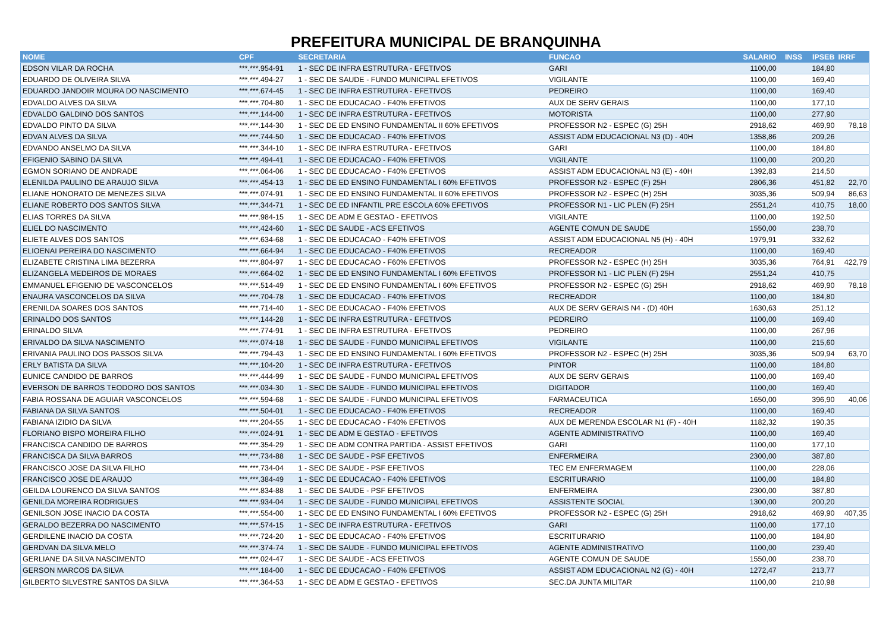PREFEITURA MUNICIPAL DE BRANQUINHA
| NOME | CPF | SECRETARIA | FUNCAO | SALARIO | INSS | IPSEB | IRRF |
| --- | --- | --- | --- | --- | --- | --- | --- |
| EDSON VILAR DA ROCHA | ***.***.954-91 | 1 - SEC DE INFRA ESTRUTURA - EFETIVOS | GARI | 1100,00 | | 184,80 | |
| EDUARDO DE OLIVEIRA SILVA | ***.***.494-27 | 1 - SEC DE SAUDE - FUNDO MUNICIPAL EFETIVOS | VIGILANTE | 1100,00 | | 169,40 | |
| EDUARDO JANDOIR MOURA DO NASCIMENTO | ***.***.674-45 | 1 - SEC DE INFRA ESTRUTURA - EFETIVOS | PEDREIRO | 1100,00 | | 169,40 | |
| EDVALDO ALVES DA SILVA | ***.***.704-80 | 1 - SEC DE EDUCACAO - F40% EFETIVOS | AUX DE SERV GERAIS | 1100,00 | | 177,10 | |
| EDVALDO GALDINO DOS SANTOS | ***.***.144-00 | 1 - SEC DE INFRA ESTRUTURA - EFETIVOS | MOTORISTA | 1100,00 | | 277,90 | |
| EDVALDO PINTO DA SILVA | ***.***.144-30 | 1 - SEC DE ED ENSINO FUNDAMENTAL II 60% EFETIVOS | PROFESSOR N2 - ESPEC (G) 25H | 2918,62 | | 469,90 | 78,18 |
| EDVAN ALVES DA SILVA | ***.***.744-50 | 1 - SEC DE EDUCACAO - F40% EFETIVOS | ASSIST ADM EDUCACIONAL N3 (D) - 40H | 1358,86 | | 209,26 | |
| EDVANDO ANSELMO DA SILVA | ***.***.344-10 | 1 - SEC DE INFRA ESTRUTURA - EFETIVOS | GARI | 1100,00 | | 184,80 | |
| EFIGENIO SABINO DA SILVA | ***.***.494-41 | 1 - SEC DE EDUCACAO - F40% EFETIVOS | VIGILANTE | 1100,00 | | 200,20 | |
| EGMON SORIANO DE ANDRADE | ***.***.064-06 | 1 - SEC DE EDUCACAO - F40% EFETIVOS | ASSIST ADM EDUCACIONAL N3 (E) - 40H | 1392,83 | | 214,50 | |
| ELENILDA PAULINO DE ARAUJO SILVA | ***.***.454-13 | 1 - SEC DE ED ENSINO FUNDAMENTAL I 60% EFETIVOS | PROFESSOR N2 - ESPEC (F) 25H | 2806,36 | | 451,82 | 22,70 |
| ELIANE HONORATO DE MENEZES SILVA | ***.***.074-91 | 1 - SEC DE ED ENSINO FUNDAMENTAL II 60% EFETIVOS | PROFESSOR N2 - ESPEC (H) 25H | 3035,36 | | 509,94 | 86,63 |
| ELIANE ROBERTO DOS SANTOS SILVA | ***.***.344-71 | 1 - SEC DE ED INFANTIL PRE ESCOLA 60% EFETIVOS | PROFESSOR N1 - LIC PLEN (F) 25H | 2551,24 | | 410,75 | 18,00 |
| ELIAS TORRES DA SILVA | ***.***.984-15 | 1 - SEC DE ADM E GESTAO - EFETIVOS | VIGILANTE | 1100,00 | | 192,50 | |
| ELIEL DO NASCIMENTO | ***.***.424-60 | 1 - SEC DE SAUDE - ACS EFETIVOS | AGENTE COMUN DE SAUDE | 1550,00 | | 238,70 | |
| ELIETE ALVES DOS SANTOS | ***.***.634-68 | 1 - SEC DE EDUCACAO - F40% EFETIVOS | ASSIST ADM EDUCACIONAL N5 (H) - 40H | 1979,91 | | 332,62 | |
| ELIOENAI PEREIRA DO NASCIMENTO | ***.***.664-94 | 1 - SEC DE EDUCACAO - F40% EFETIVOS | RECREADOR | 1100,00 | | 169,40 | |
| ELIZABETE CRISTINA LIMA BEZERRA | ***.***.804-97 | 1 - SEC DE EDUCACAO - F60% EFETIVOS | PROFESSOR N2 - ESPEC (H) 25H | 3035,36 | | 764,91 | 422,79 |
| ELIZANGELA MEDEIROS DE MORAES | ***.***.664-02 | 1 - SEC DE ED ENSINO FUNDAMENTAL I 60% EFETIVOS | PROFESSOR N1 - LIC PLEN (F) 25H | 2551,24 | | 410,75 | |
| EMMANUEL EFIGENIO DE VASCONCELOS | ***.***.514-49 | 1 - SEC DE ED ENSINO FUNDAMENTAL I 60% EFETIVOS | PROFESSOR N2 - ESPEC (G) 25H | 2918,62 | | 469,90 | 78,18 |
| ENAURA VASCONCELOS DA SILVA | ***.***.704-78 | 1 - SEC DE EDUCACAO - F40% EFETIVOS | RECREADOR | 1100,00 | | 184,80 | |
| ERENILDA SOARES DOS SANTOS | ***.***.714-40 | 1 - SEC DE EDUCACAO - F40% EFETIVOS | AUX DE SERV GERAIS N4 - (D) 40H | 1630,63 | | 251,12 | |
| ERINALDO DOS SANTOS | ***.***.144-28 | 1 - SEC DE INFRA ESTRUTURA - EFETIVOS | PEDREIRO | 1100,00 | | 169,40 | |
| ERINALDO SILVA | ***.***.774-91 | 1 - SEC DE INFRA ESTRUTURA - EFETIVOS | PEDREIRO | 1100,00 | | 267,96 | |
| ERIVALDO DA SILVA NASCIMENTO | ***.***.074-18 | 1 - SEC DE SAUDE - FUNDO MUNICIPAL EFETIVOS | VIGILANTE | 1100,00 | | 215,60 | |
| ERIVANIA PAULINO DOS PASSOS SILVA | ***.***.794-43 | 1 - SEC DE ED ENSINO FUNDAMENTAL I 60% EFETIVOS | PROFESSOR N2 - ESPEC (H) 25H | 3035,36 | | 509,94 | 63,70 |
| ERLY BATISTA DA SILVA | ***.***.104-20 | 1 - SEC DE INFRA ESTRUTURA - EFETIVOS | PINTOR | 1100,00 | | 184,80 | |
| EUNICE CANDIDO DE BARROS | ***.***.444-99 | 1 - SEC DE SAUDE - FUNDO MUNICIPAL EFETIVOS | AUX DE SERV GERAIS | 1100,00 | | 169,40 | |
| EVERSON DE BARROS TEODORO DOS SANTOS | ***.***.034-30 | 1 - SEC DE SAUDE - FUNDO MUNICIPAL EFETIVOS | DIGITADOR | 1100,00 | | 169,40 | |
| FABIA ROSSANA DE AGUIAR VASCONCELOS | ***.***.594-68 | 1 - SEC DE SAUDE - FUNDO MUNICIPAL EFETIVOS | FARMACEUTICA | 1650,00 | | 396,90 | 40,06 |
| FABIANA DA SILVA SANTOS | ***.***.504-01 | 1 - SEC DE EDUCACAO - F40% EFETIVOS | RECREADOR | 1100,00 | | 169,40 | |
| FABIANA IZIDIO DA SILVA | ***.***.204-55 | 1 - SEC DE EDUCACAO - F40% EFETIVOS | AUX DE MERENDA ESCOLAR N1 (F) - 40H | 1182,32 | | 190,35 | |
| FLORIANO BISPO MOREIRA FILHO | ***.***.024-91 | 1 - SEC DE ADM E GESTAO - EFETIVOS | AGENTE ADMINISTRATIVO | 1100,00 | | 169,40 | |
| FRANCISCA CANDIDO DE BARROS | ***.***.354-29 | 1 - SEC DE ADM CONTRA PARTIDA - ASSIST EFETIVOS | GARI | 1100,00 | | 177,10 | |
| FRANCISCA DA SILVA BARROS | ***.***.734-88 | 1 - SEC DE SAUDE - PSF EFETIVOS | ENFERMEIRA | 2300,00 | | 387,80 | |
| FRANCISCO JOSE DA SILVA FILHO | ***.***.734-04 | 1 - SEC DE SAUDE - PSF EFETIVOS | TEC EM ENFERMAGEM | 1100,00 | | 228,06 | |
| FRANCISCO JOSE DE ARAUJO | ***.***.384-49 | 1 - SEC DE EDUCACAO - F40% EFETIVOS | ESCRITURARIO | 1100,00 | | 184,80 | |
| GEILDA LOURENCO DA SILVA SANTOS | ***.***.834-88 | 1 - SEC DE SAUDE - PSF EFETIVOS | ENFERMEIRA | 2300,00 | | 387,80 | |
| GENILDA MOREIRA RODRIGUES | ***.***.934-04 | 1 - SEC DE SAUDE - FUNDO MUNICIPAL EFETIVOS | ASSISTENTE SOCIAL | 1300,00 | | 200,20 | |
| GENILSON JOSE INACIO DA COSTA | ***.***.554-00 | 1 - SEC DE ED ENSINO FUNDAMENTAL I 60% EFETIVOS | PROFESSOR N2 - ESPEC (G) 25H | 2918,62 | | 469,90 | 407,35 |
| GERALDO BEZERRA DO NASCIMENTO | ***.***.574-15 | 1 - SEC DE INFRA ESTRUTURA - EFETIVOS | GARI | 1100,00 | | 177,10 | |
| GERDILENE INACIO DA COSTA | ***.***.724-20 | 1 - SEC DE EDUCACAO - F40% EFETIVOS | ESCRITURARIO | 1100,00 | | 184,80 | |
| GERDVAN DA SILVA MELO | ***.***.374-74 | 1 - SEC DE SAUDE - FUNDO MUNICIPAL EFETIVOS | AGENTE ADMINISTRATIVO | 1100,00 | | 239,40 | |
| GERLIANE DA SILVA NASCIMENTO | ***.***.024-47 | 1 - SEC DE SAUDE - ACS EFETIVOS | AGENTE COMUN DE SAUDE | 1550,00 | | 238,70 | |
| GERSON MARCOS DA SILVA | ***.***.184-00 | 1 - SEC DE EDUCACAO - F40% EFETIVOS | ASSIST ADM EDUCACIONAL N2 (G) - 40H | 1272,47 | | 213,77 | |
| GILBERTO SILVESTRE SANTOS DA SILVA | ***.***.364-53 | 1 - SEC DE ADM E GESTAO - EFETIVOS | SEC.DA JUNTA MILITAR | 1100,00 | | 210,98 | |